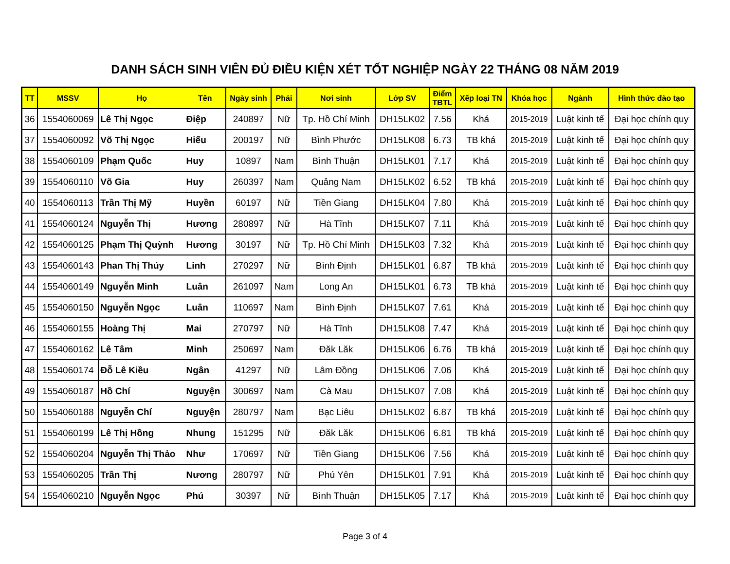DANH SÁCH SINH VIÊN ĐỦ ĐIỀU KIỆN XÉT TỐT NGHIỆP NGÀY 22 THÁNG 08 NĂM 2019
| TT | MSSV | Họ | Tên | Ngày sinh | Phái | Nơi sinh | Lớp SV | Điểm TBTL | Xếp loại TN | Khóa học | Ngành | Hình thức đào tạo |
| --- | --- | --- | --- | --- | --- | --- | --- | --- | --- | --- | --- | --- |
| 36 | 1554060069 | Lê Thị Ngọc | Điệp | 240897 | Nữ | Tp. Hồ Chí Minh | DH15LK02 | 7.56 | Khá | 2015-2019 | Luật kinh tế | Đại học chính quy |
| 37 | 1554060092 | Võ Thị Ngọc | Hiếu | 200197 | Nữ | Bình Phước | DH15LK08 | 6.73 | TB khá | 2015-2019 | Luật kinh tế | Đại học chính quy |
| 38 | 1554060109 | Phạm Quốc | Huy | 10897 | Nam | Bình Thuận | DH15LK01 | 7.17 | Khá | 2015-2019 | Luật kinh tế | Đại học chính quy |
| 39 | 1554060110 | Võ Gia | Huy | 260397 | Nam | Quảng Nam | DH15LK02 | 6.52 | TB khá | 2015-2019 | Luật kinh tế | Đại học chính quy |
| 40 | 1554060113 | Trần Thị Mỹ | Huyền | 60197 | Nữ | Tiền Giang | DH15LK04 | 7.80 | Khá | 2015-2019 | Luật kinh tế | Đại học chính quy |
| 41 | 1554060124 | Nguyễn Thị | Hương | 280897 | Nữ | Hà Tĩnh | DH15LK07 | 7.11 | Khá | 2015-2019 | Luật kinh tế | Đại học chính quy |
| 42 | 1554060125 | Phạm Thị Quỳnh | Hương | 30197 | Nữ | Tp. Hồ Chí Minh | DH15LK03 | 7.32 | Khá | 2015-2019 | Luật kinh tế | Đại học chính quy |
| 43 | 1554060143 | Phan Thị Thúy | Linh | 270297 | Nữ | Bình Định | DH15LK01 | 6.87 | TB khá | 2015-2019 | Luật kinh tế | Đại học chính quy |
| 44 | 1554060149 | Nguyễn Minh | Luân | 261097 | Nam | Long An | DH15LK01 | 6.73 | TB khá | 2015-2019 | Luật kinh tế | Đại học chính quy |
| 45 | 1554060150 | Nguyễn Ngọc | Luân | 110697 | Nam | Bình Định | DH15LK07 | 7.61 | Khá | 2015-2019 | Luật kinh tế | Đại học chính quy |
| 46 | 1554060155 | Hoàng Thị | Mai | 270797 | Nữ | Hà Tĩnh | DH15LK08 | 7.47 | Khá | 2015-2019 | Luật kinh tế | Đại học chính quy |
| 47 | 1554060162 | Lê Tâm | Minh | 250697 | Nam | Đăk Lăk | DH15LK06 | 6.76 | TB khá | 2015-2019 | Luật kinh tế | Đại học chính quy |
| 48 | 1554060174 | Đỗ Lê Kiều | Ngân | 41297 | Nữ | Lâm Đồng | DH15LK06 | 7.06 | Khá | 2015-2019 | Luật kinh tế | Đại học chính quy |
| 49 | 1554060187 | Hồ Chí | Nguyện | 300697 | Nam | Cà Mau | DH15LK07 | 7.08 | Khá | 2015-2019 | Luật kinh tế | Đại học chính quy |
| 50 | 1554060188 | Nguyễn Chí | Nguyện | 280797 | Nam | Bạc Liêu | DH15LK02 | 6.87 | TB khá | 2015-2019 | Luật kinh tế | Đại học chính quy |
| 51 | 1554060199 | Lê Thị Hồng | Nhung | 151295 | Nữ | Đăk Lăk | DH15LK06 | 6.81 | TB khá | 2015-2019 | Luật kinh tế | Đại học chính quy |
| 52 | 1554060204 | Nguyễn Thị Thảo | Như | 170697 | Nữ | Tiền Giang | DH15LK06 | 7.56 | Khá | 2015-2019 | Luật kinh tế | Đại học chính quy |
| 53 | 1554060205 | Trần Thị | Nương | 280797 | Nữ | Phú Yên | DH15LK01 | 7.91 | Khá | 2015-2019 | Luật kinh tế | Đại học chính quy |
| 54 | 1554060210 | Nguyễn Ngọc | Phú | 30397 | Nữ | Bình Thuận | DH15LK05 | 7.17 | Khá | 2015-2019 | Luật kinh tế | Đại học chính quy |
Page 3 of 4